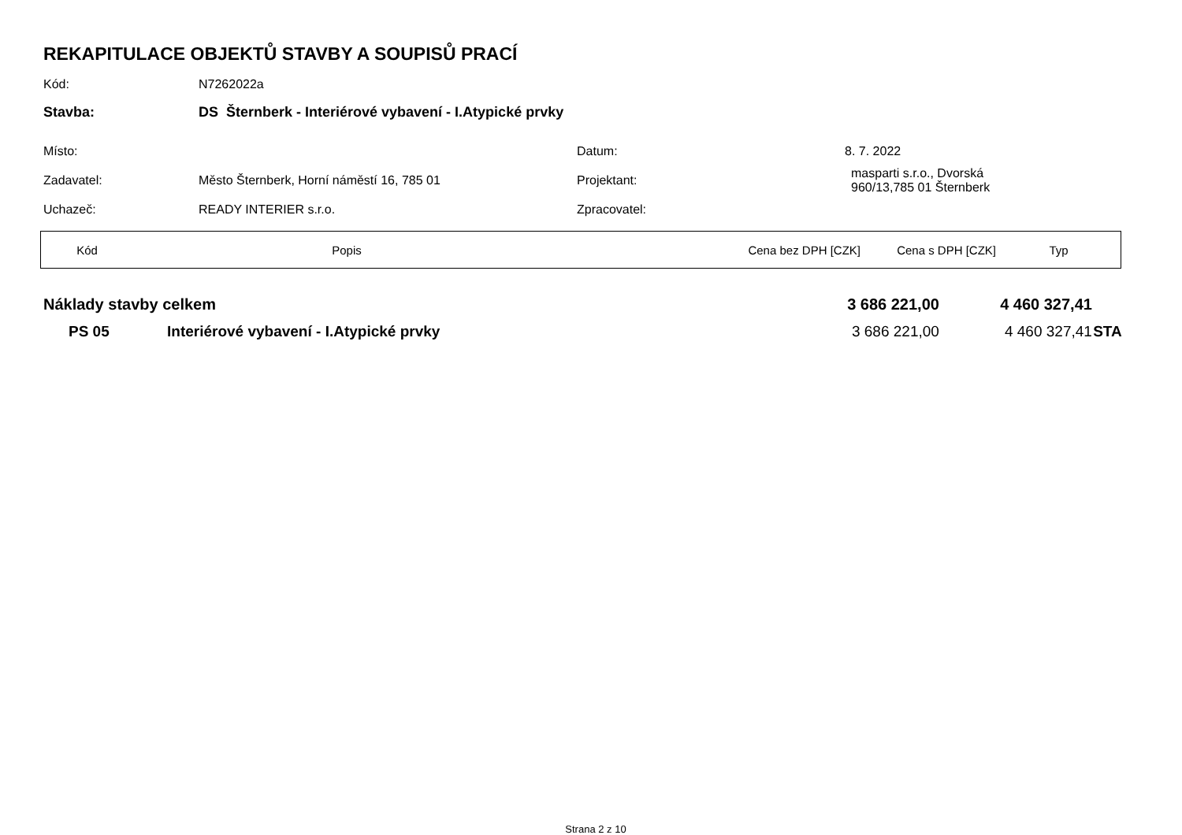REKAPITULACE OBJEKTŮ STAVBY A SOUPISŮ PRACÍ
Kód: N7262022a
Stavba: DS Šternberk - Interiérové vybavení - I.Atypické prvky
Místo: Datum: 8. 7. 2022
Zadavatel: Město Šternberk, Horní náměstí 16, 785 01 Projektant:
masparti s.r.o., Dvorská
960/13,785 01 Šternberk
Uchazeč: READY INTERIER s.r.o. Zpracovatel:
| Kód | Popis | Cena bez DPH [CZK] | Cena s DPH [CZK] | Typ |
| --- | --- | --- | --- | --- |
| Náklady stavby celkem | | 3 686 221,00 | 4 460 327,41 | |
| PS 05 | Interiérové vybavení - I.Atypické prvky | 3 686 221,00 | 4 460 327,41 | STA |
Strana 2 z 10